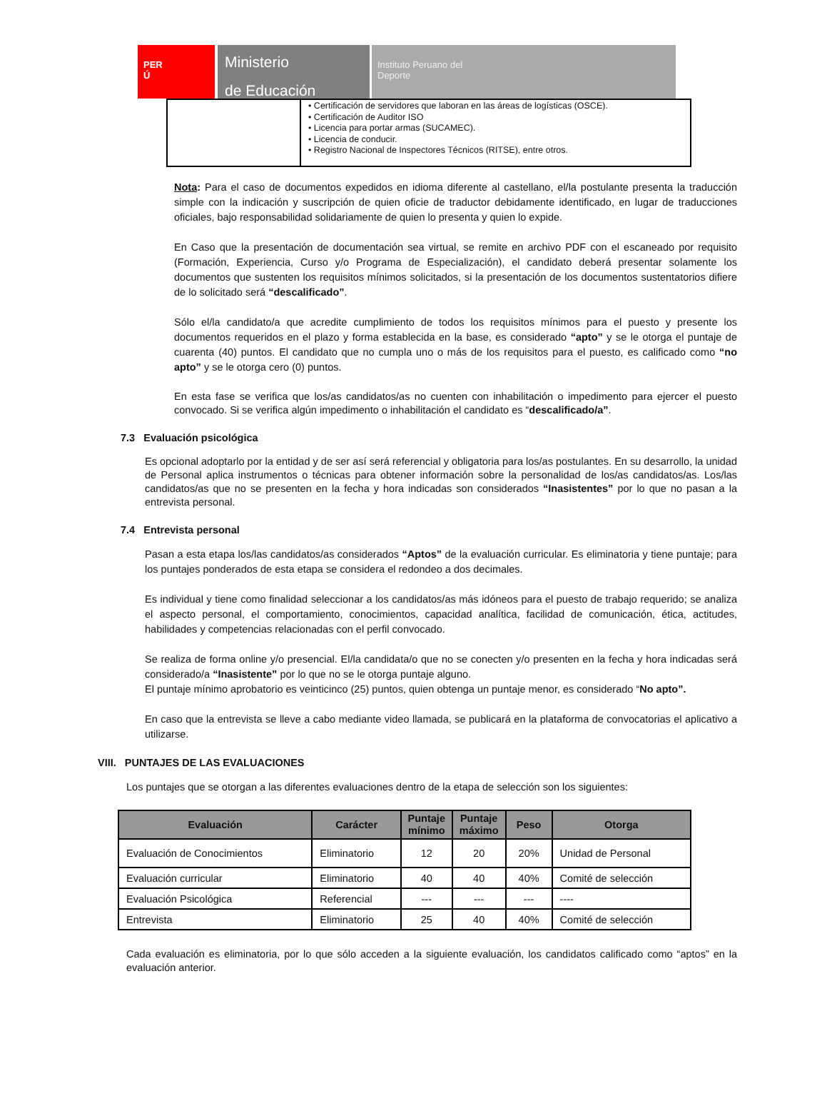PER
Ú
Ministerio
de Educación
Instituto Peruano del
Deporte
| | • Certificación de servidores que laboran en las áreas de logísticas (OSCE). • Certificación de Auditor ISO • Licencia para portar armas (SUCAMEC). • Licencia de conducir. • Registro Nacional de Inspectores Técnicos (RITSE), entre otros. |
Nota: Para el caso de documentos expedidos en idioma diferente al castellano, el/la postulante presenta la traducción simple con la indicación y suscripción de quien oficie de traductor debidamente identificado, en lugar de traducciones oficiales, bajo responsabilidad solidariamente de quien lo presenta y quien lo expide.
En Caso que la presentación de documentación sea virtual, se remite en archivo PDF con el escaneado por requisito (Formación, Experiencia, Curso y/o Programa de Especialización), el candidato deberá presentar solamente los documentos que sustenten los requisitos mínimos solicitados, si la presentación de los documentos sustentatorios difiere de lo solicitado será “descalificado”.
Sólo el/la candidato/a que acredite cumplimiento de todos los requisitos mínimos para el puesto y presente los documentos requeridos en el plazo y forma establecida en la base, es considerado “apto” y se le otorga el puntaje de cuarenta (40) puntos. El candidato que no cumpla uno o más de los requisitos para el puesto, es calificado como “no apto” y se le otorga cero (0) puntos.
En esta fase se verifica que los/as candidatos/as no cuenten con inhabilitación o impedimento para ejercer el puesto convocado. Si se verifica algún impedimento o inhabilitación el candidato es “descalificado/a”.
7.3 Evaluación psicológica
Es opcional adoptarlo por la entidad y de ser así será referencial y obligatoria para los/as postulantes. En su desarrollo, la unidad de Personal aplica instrumentos o técnicas para obtener información sobre la personalidad de los/as candidatos/as. Los/las candidatos/as que no se presenten en la fecha y hora indicadas son considerados “Inasistentes” por lo que no pasan a la entrevista personal.
7.4 Entrevista personal
Pasan a esta etapa los/las candidatos/as considerados “Aptos” de la evaluación curricular. Es eliminatoria y tiene puntaje; para los puntajes ponderados de esta etapa se considera el redondeo a dos decimales.
Es individual y tiene como finalidad seleccionar a los candidatos/as más idóneos para el puesto de trabajo requerido; se analiza el aspecto personal, el comportamiento, conocimientos, capacidad analítica, facilidad de comunicación, ética, actitudes, habilidades y competencias relacionadas con el perfil convocado.
Se realiza de forma online y/o presencial. El/la candidata/o que no se conecten y/o presenten en la fecha y hora indicadas será considerado/a “Inasistente” por lo que no se le otorga puntaje alguno.
El puntaje mínimo aprobatorio es veinticinco (25) puntos, quien obtenga un puntaje menor, es considerado “No apto”.
En caso que la entrevista se lleve a cabo mediante video llamada, se publicará en la plataforma de convocatorias el aplicativo a utilizarse.
VIII. PUNTAJES DE LAS EVALUACIONES
Los puntajes que se otorgan a las diferentes evaluaciones dentro de la etapa de selección son los siguientes:
| Evaluación | Carácter | Puntaje mínimo | Puntaje máximo | Peso | Otorga |
| --- | --- | --- | --- | --- | --- |
| Evaluación de Conocimientos | Eliminatorio | 12 | 20 | 20% | Unidad de Personal |
| Evaluación curricular | Eliminatorio | 40 | 40 | 40% | Comité de selección |
| Evaluación Psicológica | Referencial | --- | --- | --- | ---- |
| Entrevista | Eliminatorio | 25 | 40 | 40% | Comité de selección |
Cada evaluación es eliminatoria, por lo que sólo acceden a la siguiente evaluación, los candidatos calificado como “aptos” en la evaluación anterior.